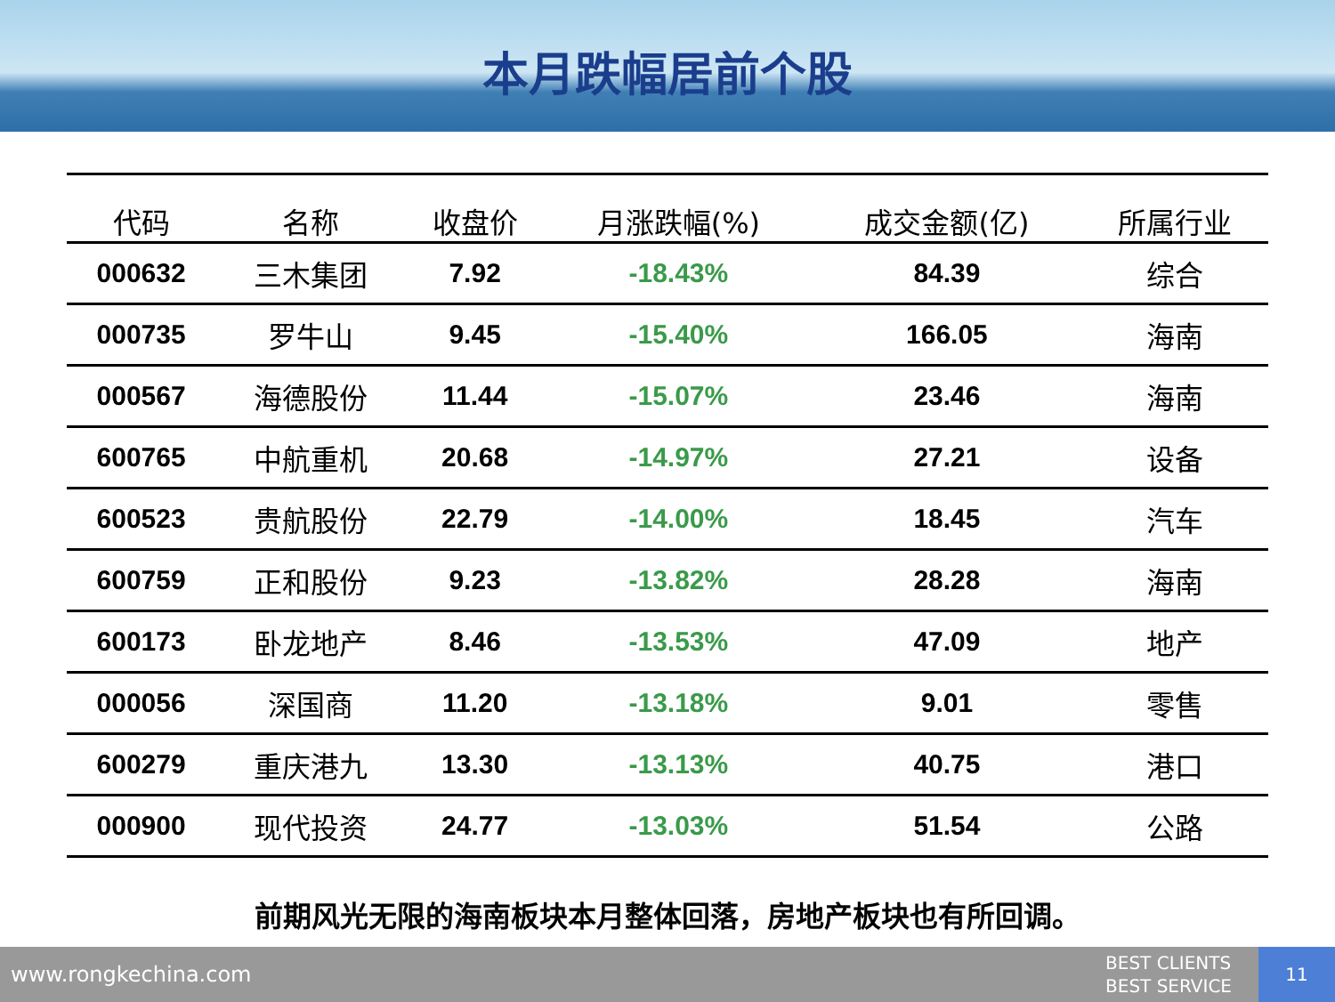本月跌幅居前个股
| 代码 | 名称 | 收盘价 | 月涨跌幅(%) | 成交金额(亿) | 所属行业 |
| --- | --- | --- | --- | --- | --- |
| 000632 | 三木集团 | 7.92 | -18.43% | 84.39 | 综合 |
| 000735 | 罗牛山 | 9.45 | -15.40% | 166.05 | 海南 |
| 000567 | 海德股份 | 11.44 | -15.07% | 23.46 | 海南 |
| 600765 | 中航重机 | 20.68 | -14.97% | 27.21 | 设备 |
| 600523 | 贵航股份 | 22.79 | -14.00% | 18.45 | 汽车 |
| 600759 | 正和股份 | 9.23 | -13.82% | 28.28 | 海南 |
| 600173 | 卧龙地产 | 8.46 | -13.53% | 47.09 | 地产 |
| 000056 | 深国商 | 11.20 | -13.18% | 9.01 | 零售 |
| 600279 | 重庆港九 | 13.30 | -13.13% | 40.75 | 港口 |
| 000900 | 现代投资 | 24.77 | -13.03% | 51.54 | 公路 |
前期风光无限的海南板块本月整体回落，房地产板块也有所回调。
www.rongkechina.com
BEST CLIENTS
BEST SERVICE
11